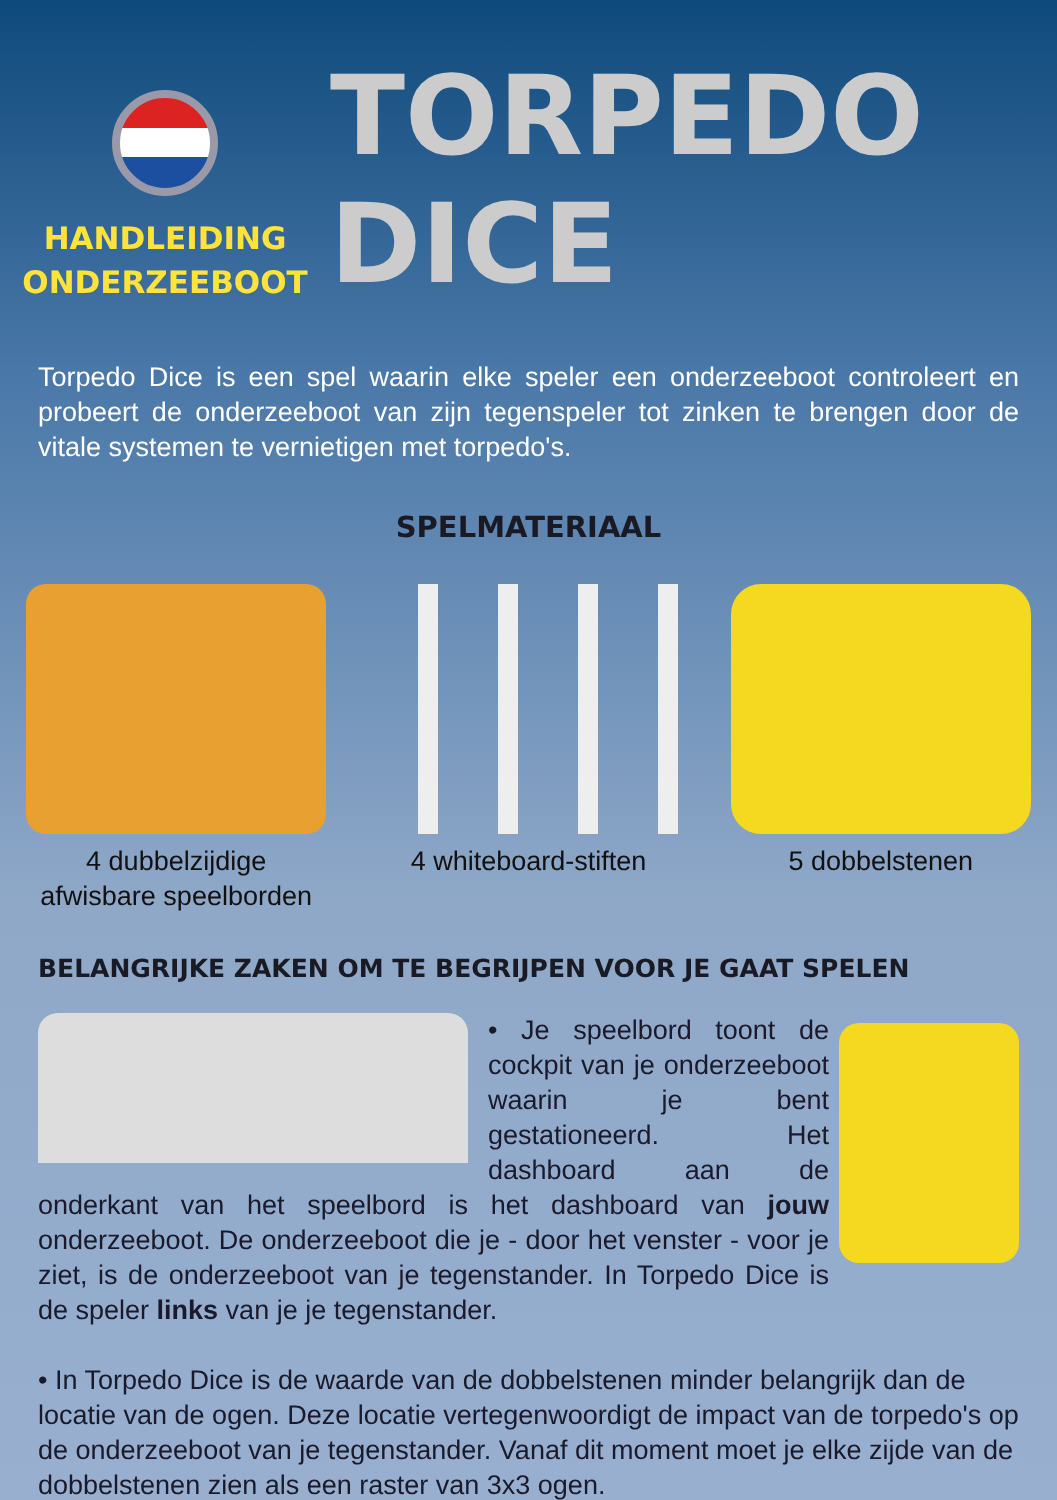HANDLEIDING
ONDERZEEBOOT
TORPEDO DICE
Torpedo Dice is een spel waarin elke speler een onderzeeboot controleert en probeert de onderzeeboot van zijn tegenspeler tot zinken te brengen door de vitale systemen te vernietigen met torpedo's.
SPELMATERIAAL
4 dubbelzijdige afwisbare speelborden
4 whiteboard-stiften 5 dobbelstenen
BELANGRIJKE ZAKEN OM TE BEGRIJPEN VOOR JE GAAT SPELEN
• Je speelbord toont de cockpit van je onderzeeboot waarin je bent gestationeerd. Het dashboard aan de onderkant van het speelbord is het dashboard van jouw onderzeeboot. De onderzeeboot die je - door het venster - voor je ziet, is de onderzeeboot van je tegenstander. In Torpedo Dice is de speler links van je je tegenstander.
• In Torpedo Dice is de waarde van de dobbelstenen minder belangrijk dan de locatie van de ogen. Deze locatie vertegenwoordigt de impact van de torpedo's op de onderzeeboot van je tegenstander. Vanaf dit moment moet je elke zijde van de dobbelstenen zien als een raster van 3x3 ogen.